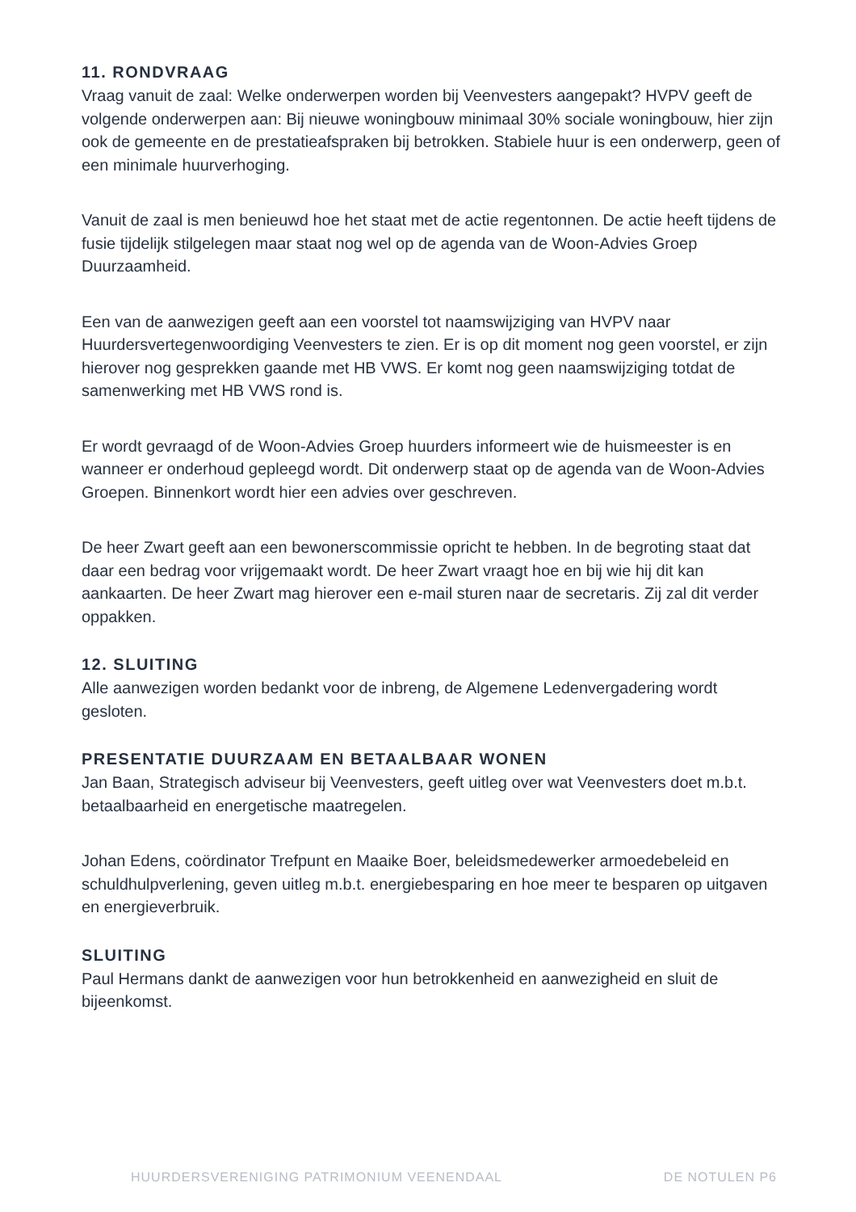11. RONDVRAAG
Vraag vanuit de zaal: Welke onderwerpen worden bij Veenvesters aangepakt? HVPV geeft de volgende onderwerpen aan: Bij nieuwe woningbouw minimaal 30% sociale woningbouw, hier zijn ook de gemeente en de prestatieafspraken bij betrokken. Stabiele huur is een onderwerp, geen of een minimale huurverhoging.
Vanuit de zaal is men benieuwd hoe het staat met de actie regentonnen. De actie heeft tijdens de fusie tijdelijk stilgelegen maar staat nog wel op de agenda van de Woon-Advies Groep Duurzaamheid.
Een van de aanwezigen geeft aan een voorstel tot naamswijziging van HVPV naar Huurdersvertegenwoordiging Veenvesters te zien. Er is op dit moment nog geen voorstel, er zijn hierover nog gesprekken gaande met HB VWS. Er komt nog geen naamswijziging totdat de samenwerking met HB VWS rond is.
Er wordt gevraagd of de Woon-Advies Groep huurders informeert wie de huismeester is en wanneer er onderhoud gepleegd wordt. Dit onderwerp staat op de agenda van de Woon-Advies Groepen. Binnenkort wordt hier een advies over geschreven.
De heer Zwart geeft aan een bewonerscommissie opricht te hebben. In de begroting staat dat daar een bedrag voor vrijgemaakt wordt. De heer Zwart vraagt hoe en bij wie hij dit kan aankaarten. De heer Zwart mag hierover een e-mail sturen naar de secretaris. Zij zal dit verder oppakken.
12. SLUITING
Alle aanwezigen worden bedankt voor de inbreng, de Algemene Ledenvergadering wordt gesloten.
PRESENTATIE DUURZAAM EN BETAALBAAR WONEN
Jan Baan, Strategisch adviseur bij Veenvesters, geeft uitleg over wat Veenvesters doet m.b.t. betaalbaarheid en energetische maatregelen.
Johan Edens, coördinator Trefpunt en Maaike Boer, beleidsmedewerker armoedebeleid en schuldhulpverlening, geven uitleg m.b.t. energiebesparing en hoe meer te besparen op uitgaven en energieverbruik.
SLUITING
Paul Hermans dankt de aanwezigen voor hun betrokkenheid en aanwezigheid en sluit de bijeenkomst.
HUURDERSVERENIGING PATRIMONIUM VEENENDAAL DE NOTULEN P6